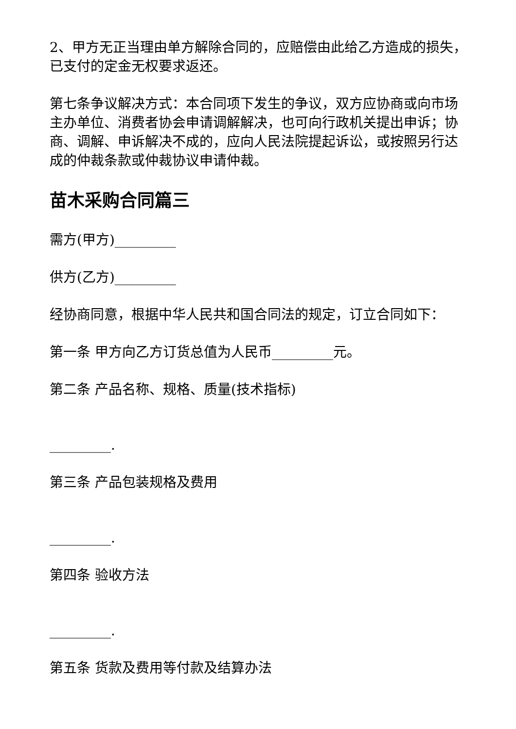2、甲方无正当理由单方解除合同的，应赔偿由此给乙方造成的损失，已支付的定金无权要求返还。
第七条争议解决方式：本合同项下发生的争议，双方应协商或向市场主办单位、消费者协会申请调解解决，也可向行政机关提出申诉；协商、调解、申诉解决不成的，应向人民法院提起诉讼，或按照另行达成的仲裁条款或仲裁协议申请仲裁。
苗木采购合同篇三
需方(甲方)_________
供方(乙方)_________
经协商同意，根据中华人民共和国合同法的规定，订立合同如下：
第一条 甲方向乙方订货总值为人民币_________元。
第二条 产品名称、规格、质量(技术指标)
_________.
第三条 产品包装规格及费用
_________.
第四条 验收方法
_________.
第五条 货款及费用等付款及结算办法